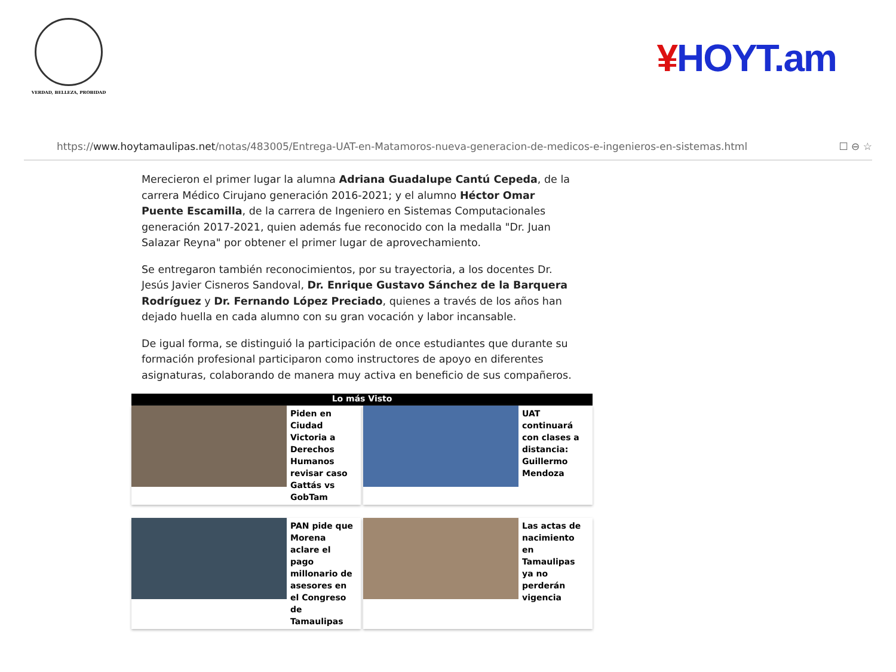VERDAD, BELLEZA, PROBIDAD
¥HOYT.am
https://www.hoytamaulipas.net/notas/483005/Entrega-UAT-en-Matamoros-nueva-generacion-de-medicos-e-ingenieros-en-sistemas.html
☐ ⊖ ☆
Merecieron el primer lugar la alumna Adriana Guadalupe Cantú Cepeda, de la carrera Médico Cirujano generación 2016-2021; y el alumno Héctor Omar Puente Escamilla, de la carrera de Ingeniero en Sistemas Computacionales generación 2017-2021, quien además fue reconocido con la medalla "Dr. Juan Salazar Reyna" por obtener el primer lugar de aprovechamiento.
Se entregaron también reconocimientos, por su trayectoria, a los docentes Dr. Jesús Javier Cisneros Sandoval, Dr. Enrique Gustavo Sánchez de la Barquera Rodríguez y Dr. Fernando López Preciado, quienes a través de los años han dejado huella en cada alumno con su gran vocación y labor incansable.
De igual forma, se distinguió la participación de once estudiantes que durante su formación profesional participaron como instructores de apoyo en diferentes asignaturas, colaborando de manera muy activa en beneficio de sus compañeros.
Lo más Visto
Piden en Ciudad Victoria a Derechos Humanos revisar caso Gattás vs GobTam
UAT continuará con clases a distancia: Guillermo Mendoza
PAN pide que Morena aclare el pago millonario de asesores en el Congreso de Tamaulipas
Las actas de nacimiento en Tamaulipas ya no perderán vigencia